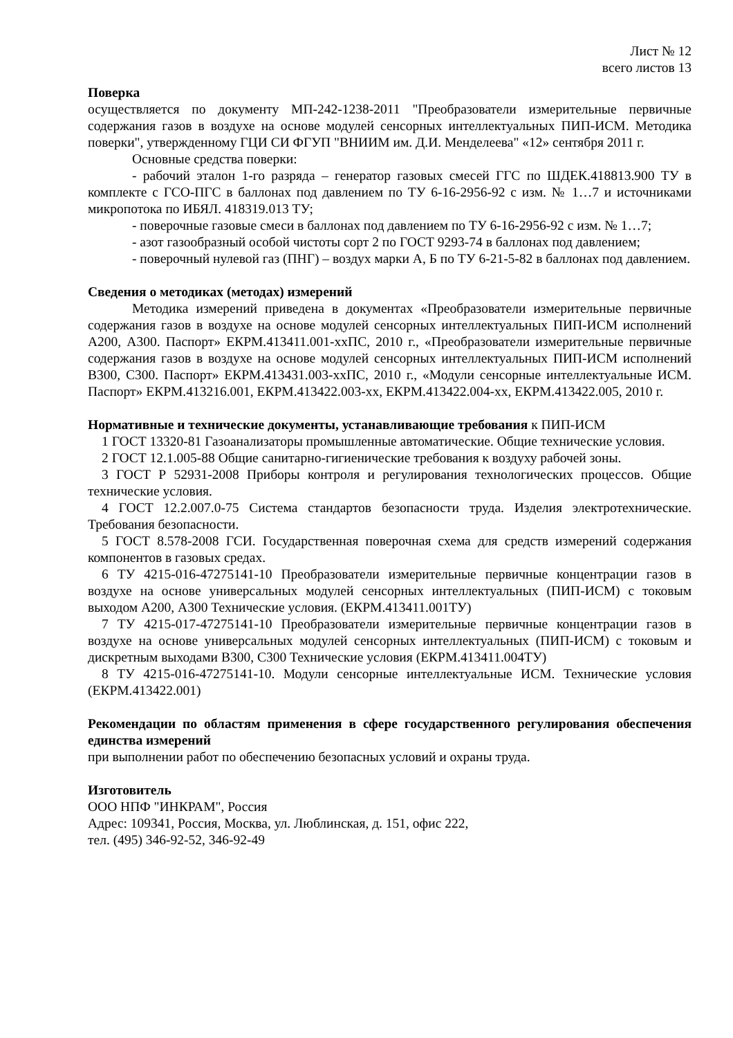Лист № 12
всего листов 13
Поверка
осуществляется по документу МП-242-1238-2011 "Преобразователи измерительные первичные содержания газов в воздухе на основе модулей сенсорных интеллектуальных ПИП-ИСМ. Методика поверки", утвержденному ГЦИ СИ ФГУП "ВНИИМ им. Д.И. Менделеева" «12» сентября 2011 г.
Основные средства поверки:
- рабочий эталон 1-го разряда – генератор газовых смесей ГГС по ШДЕК.418813.900 ТУ в комплекте с ГСО-ПГС в баллонах под давлением по ТУ 6-16-2956-92 с изм. № 1…7 и источниками микропотока по ИБЯЛ. 418319.013 ТУ;
- поверочные газовые смеси в баллонах под давлением по ТУ 6-16-2956-92 с изм. № 1…7;
- азот газообразный особой чистоты сорт 2 по ГОСТ 9293-74 в баллонах под давлением;
- поверочный нулевой газ (ПНГ) – воздух марки А, Б по ТУ 6-21-5-82 в баллонах под давлением.
Сведения о методиках (методах) измерений
Методика измерений приведена в документах «Преобразователи измерительные первичные содержания газов в воздухе на основе модулей сенсорных интеллектуальных ПИП-ИСМ исполнений А200, А300. Паспорт» ЕКРМ.413411.001-ххПС, 2010 г., «Преобразователи измерительные первичные содержания газов в воздухе на основе модулей сенсорных интеллектуальных ПИП-ИСМ исполнений В300, С300. Паспорт» ЕКРМ.413431.003-ххПС, 2010 г., «Модули сенсорные интеллектуальные ИСМ. Паспорт» ЕКРМ.413216.001, ЕКРМ.413422.003-хх, ЕКРМ.413422.004-хх, ЕКРМ.413422.005, 2010 г.
Нормативные и технические документы, устанавливающие требования к ПИП-ИСМ
1 ГОСТ 13320-81 Газоанализаторы промышленные автоматические. Общие технические условия.
2 ГОСТ 12.1.005-88 Общие санитарно-гигиенические требования к воздуху рабочей зоны.
3 ГОСТ Р 52931-2008 Приборы контроля и регулирования технологических процессов. Общие технические условия.
4 ГОСТ 12.2.007.0-75 Система стандартов безопасности труда. Изделия электротехнические. Требования безопасности.
5 ГОСТ 8.578-2008 ГСИ. Государственная поверочная схема для средств измерений содержания компонентов в газовых средах.
6 ТУ 4215-016-47275141-10 Преобразователи измерительные первичные концентрации газов в воздухе на основе универсальных модулей сенсорных интеллектуальных (ПИП-ИСМ) с токовым выходом А200, А300 Технические условия. (ЕКРМ.413411.001ТУ)
7 ТУ 4215-017-47275141-10 Преобразователи измерительные первичные концентрации газов в воздухе на основе универсальных модулей сенсорных интеллектуальных (ПИП-ИСМ) с токовым и дискретным выходами В300, С300 Технические условия (ЕКРМ.413411.004ТУ)
8 ТУ 4215-016-47275141-10. Модули сенсорные интеллектуальные ИСМ. Технические условия (ЕКРМ.413422.001)
Рекомендации по областям применения в сфере государственного регулирования обеспечения единства измерений
при выполнении работ по обеспечению безопасных условий и охраны труда.
Изготовитель
ООО НПФ "ИНКРАМ", Россия
Адрес: 109341, Россия, Москва, ул. Люблинская, д. 151, офис 222,
тел. (495) 346-92-52, 346-92-49